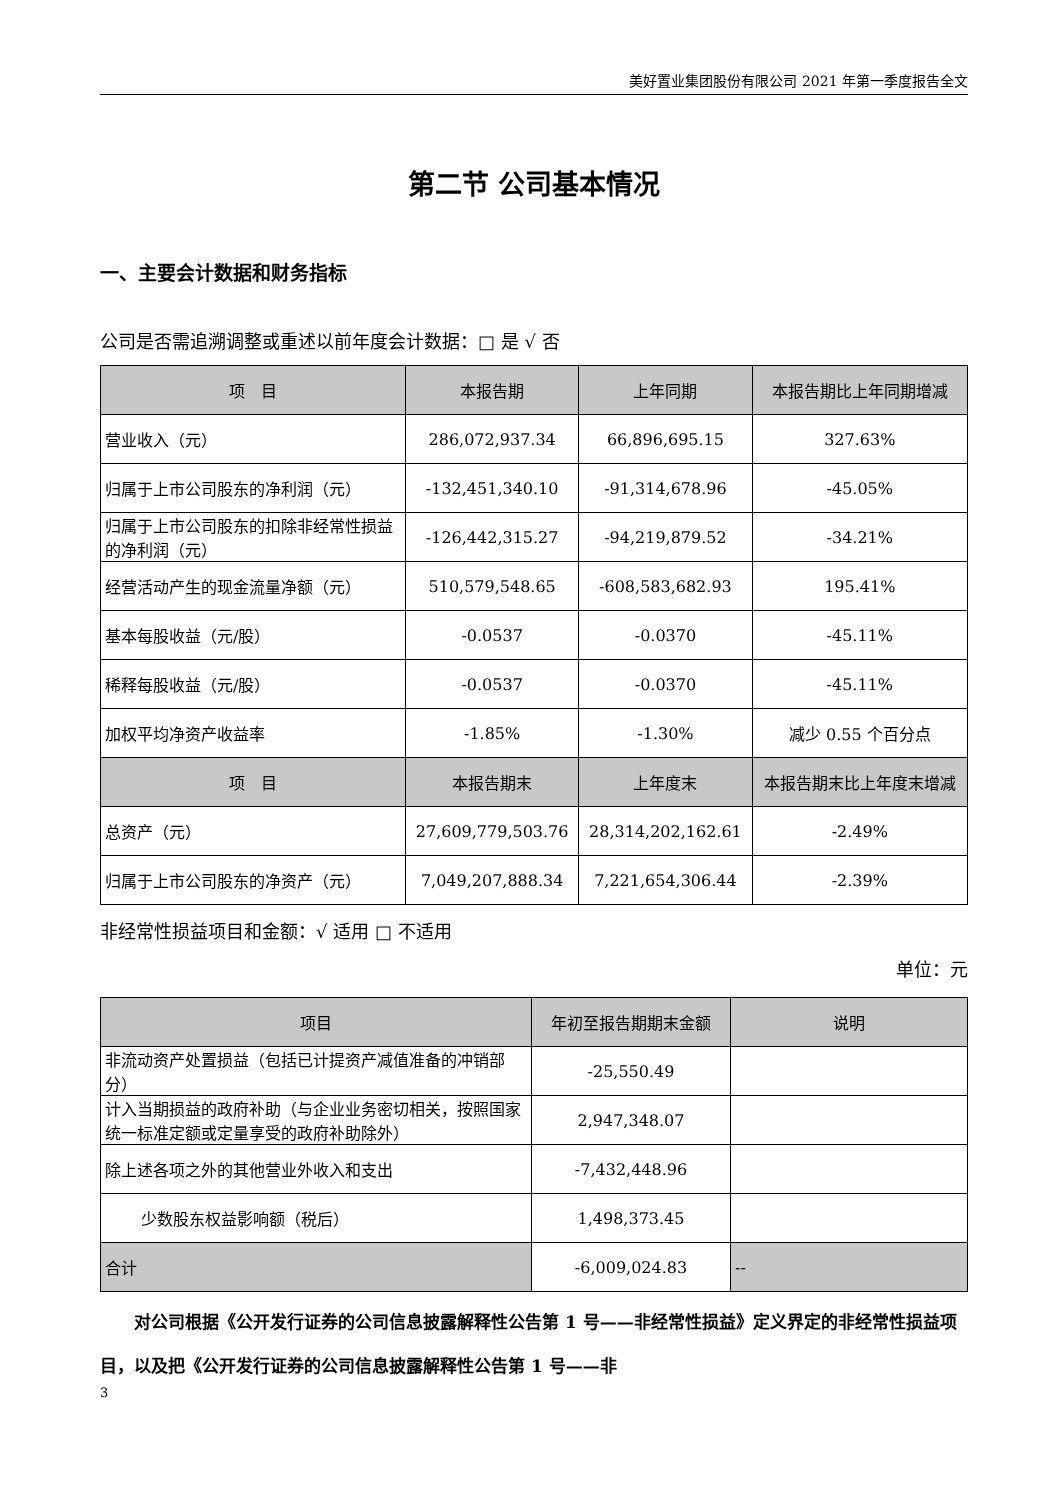美好置业集团股份有限公司 2021 年第一季度报告全文
第二节 公司基本情况
一、主要会计数据和财务指标
公司是否需追溯调整或重述以前年度会计数据：□ 是 √ 否
| 项 目 | 本报告期 | 上年同期 | 本报告期比上年同期增减 |
| --- | --- | --- | --- |
| 营业收入（元） | 286,072,937.34 | 66,896,695.15 | 327.63% |
| 归属于上市公司股东的净利润（元） | -132,451,340.10 | -91,314,678.96 | -45.05% |
| 归属于上市公司股东的扣除非经常性损益的净利润（元） | -126,442,315.27 | -94,219,879.52 | -34.21% |
| 经营活动产生的现金流量净额（元） | 510,579,548.65 | -608,583,682.93 | 195.41% |
| 基本每股收益（元/股） | -0.0537 | -0.0370 | -45.11% |
| 稀释每股收益（元/股） | -0.0537 | -0.0370 | -45.11% |
| 加权平均净资产收益率 | -1.85% | -1.30% | 减少 0.55 个百分点 |
| 项 目 | 本报告期末 | 上年度末 | 本报告期末比上年度末增减 |
| 总资产（元） | 27,609,779,503.76 | 28,314,202,162.61 | -2.49% |
| 归属于上市公司股东的净资产（元） | 7,049,207,888.34 | 7,221,654,306.44 | -2.39% |
非经常性损益项目和金额：√ 适用 □ 不适用
单位：元
| 项目 | 年初至报告期期末金额 | 说明 |
| --- | --- | --- |
| 非流动资产处置损益（包括已计提资产减值准备的冲销部分） | -25,550.49 | |
| 计入当期损益的政府补助（与企业业务密切相关，按照国家统一标准定额或定量享受的政府补助除外） | 2,947,348.07 | |
| 除上述各项之外的其他营业外收入和支出 | -7,432,448.96 | |
| 少数股东权益影响额（税后） | 1,498,373.45 | |
| 合计 | -6,009,024.83 | -- |
对公司根据《公开发行证券的公司信息披露解释性公告第 1 号——非经常性损益》定义界定的非经常性损益项目，以及把《公开发行证券的公司信息披露解释性公告第 1 号——非
3